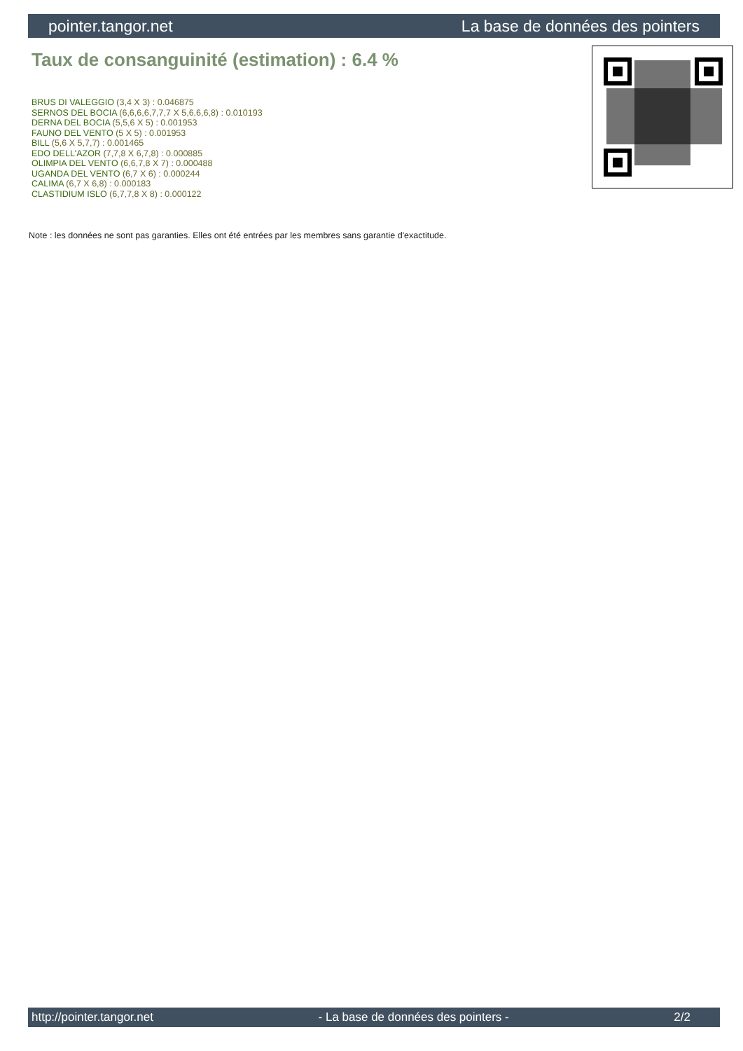pointer.tangor.net La base de données des pointers
Taux de consanguinité (estimation) : 6.4 %
BRUS DI VALEGGIO (3,4 X 3) : 0.046875
SERNOS DEL BOCIA (6,6,6,6,7,7,7 X 5,6,6,6,8) : 0.010193
DERNA DEL BOCIA (5,5,6 X 5) : 0.001953
FAUNO DEL VENTO (5 X 5) : 0.001953
BILL (5,6 X 5,7,7) : 0.001465
EDO DELL'AZOR (7,7,8 X 6,7,8) : 0.000885
OLIMPIA DEL VENTO (6,6,7,8 X 7) : 0.000488
UGANDA DEL VENTO (6,7 X 6) : 0.000244
CALIMA (6,7 X 6,8) : 0.000183
CLASTIDIUM ISLO (6,7,7,8 X 8) : 0.000122
Note : les données ne sont pas garanties. Elles ont été entrées par les membres sans garantie d'exactitude.
http://pointer.tangor.net - La base de données des pointers - 2/2